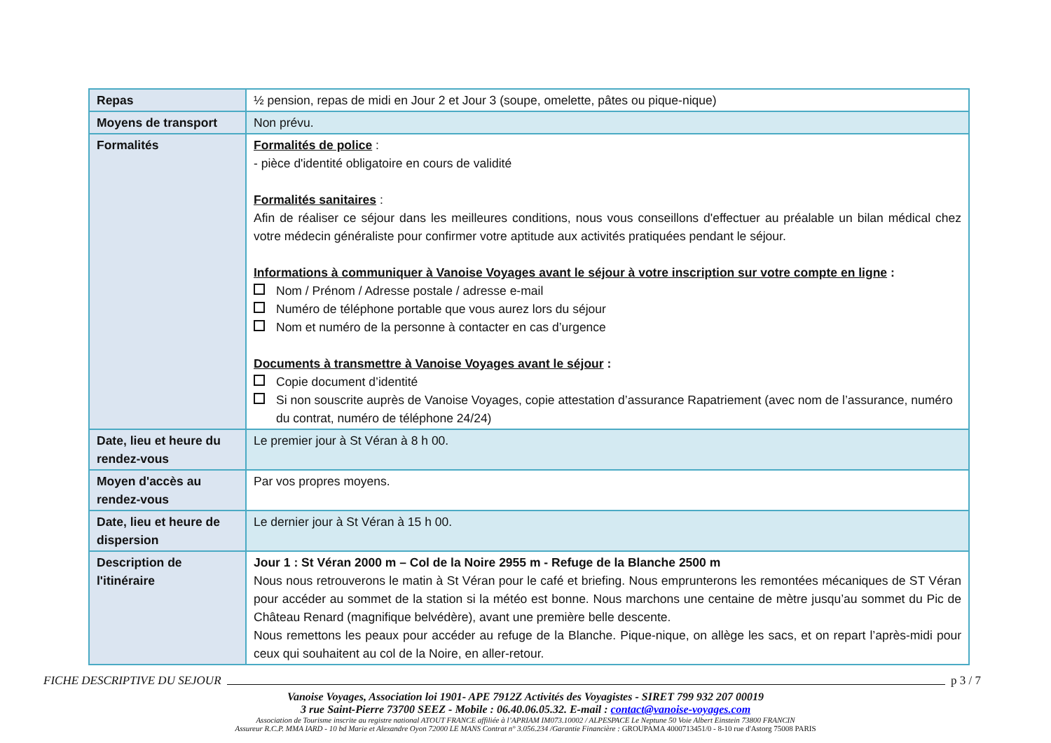| Repas | ½ pension, repas de midi en Jour 2 et Jour 3 (soupe, omelette, pâtes ou pique-nique) |
| Moyens de transport | Non prévu. |
| Formalités | Formalités de police : - pièce d'identité obligatoire en cours de validité Formalités sanitaires : Afin de réaliser ce séjour dans les meilleures conditions, nous vous conseillons d'effectuer au préalable un bilan médical chez votre médecin généraliste pour confirmer votre aptitude aux activités pratiquées pendant le séjour. Informations à communiquer à Vanoise Voyages avant le séjour à votre inscription sur votre compte en ligne : Nom / Prénom / Adresse postale / adresse e-mail Numéro de téléphone portable que vous aurez lors du séjour Nom et numéro de la personne à contacter en cas d’urgence Documents à transmettre à Vanoise Voyages avant le séjour : Copie document d’identité Si non souscrite auprès de Vanoise Voyages, copie attestation d’assurance Rapatriement (avec nom de l’assurance, numéro du contrat, numéro de téléphone 24/24) |
| Date, lieu et heure du rendez-vous | Le premier jour à St Véran à 8 h 00. |
| Moyen d'accès au rendez-vous | Par vos propres moyens. |
| Date, lieu et heure de dispersion | Le dernier jour à St Véran à 15 h 00. |
| Description de l'itinéraire | Jour 1 : St Véran 2000 m – Col de la Noire 2955 m - Refuge de la Blanche 2500 m Nous nous retrouverons le matin à St Véran pour le café et briefing. Nous emprunterons les remontées mécaniques de ST Véran pour accéder au sommet de la station si la météo est bonne. Nous marchons une centaine de mètre jusqu’au sommet du Pic de Château Renard (magnifique belvédère), avant une première belle descente. Nous remettons les peaux pour accéder au refuge de la Blanche. Pique-nique, on allège les sacs, et on repart l’après-midi pour ceux qui souhaitent au col de la Noire, en aller-retour. |
FICHE DESCRIPTIVE DU SEJOUR p 3 / 7
Vanoise Voyages, Association loi 1901- APE 7912Z Activités des Voyagistes - SIRET 799 932 207 00019
3 rue Saint-Pierre 73700 SEEZ - Mobile : 06.40.06.05.32. E-mail : contact@vanoise-voyages.com
Association de Tourisme inscrite au registre national ATOUT FRANCE affiliée à l’APRIAM IM073.10002 / ALPESPACE Le Neptune 50 Voie Albert Einstein 73800 FRANCIN
Assureur R.C.P. MMA IARD - 10 bd Marie et Alexandre Oyon 72000 LE MANS Contrat n° 3.056.234 /Garantie Financière : GROUPAMA 4000713451/0 - 8-10 rue d'Astorg 75008 PARIS